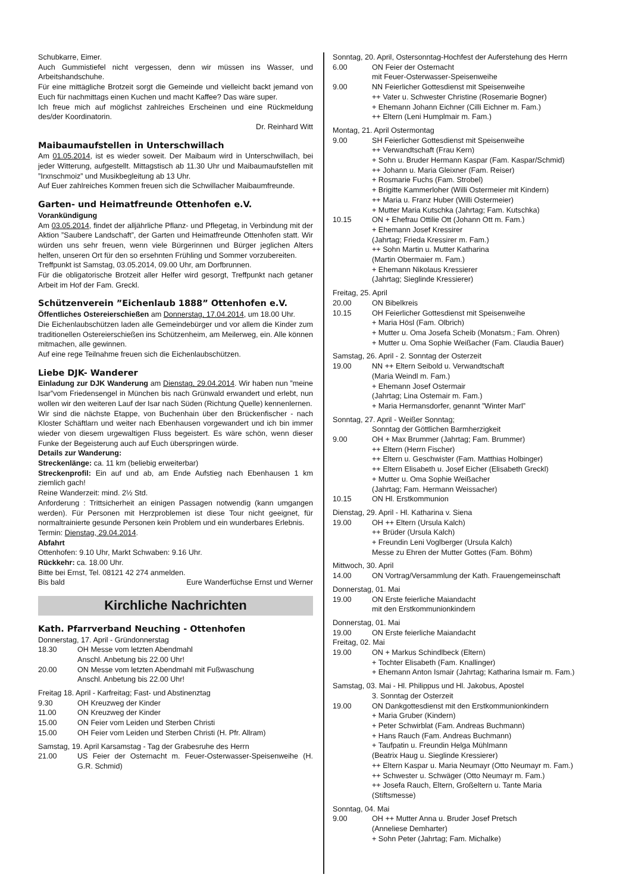Schubkarre, Eimer.
Auch Gummistiefel nicht vergessen, denn wir müssen ins Wasser, und Arbeitshandschuhe.
Für eine mittägliche Brotzeit sorgt die Gemeinde und vielleicht backt jemand von Euch für nachmittags einen Kuchen und macht Kaffee? Das wäre super.
Ich freue mich auf möglichst zahlreiches Erscheinen und eine Rückmeldung des/der Koordinatorin.
Dr. Reinhard Witt
Maibaumaufstellen in Unterschwillach
Am 01.05.2014, ist es wieder soweit. Der Maibaum wird in Unterschwillach, bei jeder Witterung, aufgestellt. Mittagstisch ab 11.30 Uhr und Maibaumaufstellen mit ”Irxnschmoiz” und Musikbegleitung ab 13 Uhr.
Auf Euer zahlreiches Kommen freuen sich die Schwillacher Maibaumfreunde.
Garten- und Heimatfreunde Ottenhofen e.V.
Vorankündigung
Am 03.05.2014, findet der alljährliche Pflanz- und Pflegetag, in Verbindung mit der Aktion ”Saubere Landschaft”, der Garten und Heimatfreunde Ottenhofen statt. Wir würden uns sehr freuen, wenn viele Bürgerinnen und Bürger jeglichen Alters helfen, unseren Ort für den so ersehnten Frühling und Sommer vorzubereiten.
Treffpunkt ist Samstag, 03.05.2014, 09.00 Uhr, am Dorfbrunnen.
Für die obligatorische Brotzeit aller Helfer wird gesorgt, Treffpunkt nach getaner Arbeit im Hof der Fam. Greckl.
Schützenverein ”Eichenlaub 1888” Ottenhofen e.V.
Öffentliches Ostereierschießen am Donnerstag, 17.04.2014, um 18.00 Uhr.
Die Eichenlaubschützen laden alle Gemeindebürger und vor allem die Kinder zum traditionellen Ostereierschießen ins Schützenheim, am Meilerweg, ein. Alle können mitmachen, alle gewinnen.
Auf eine rege Teilnahme freuen sich die Eichenlaubschützen.
Liebe DJK- Wanderer
Einladung zur DJK Wanderung am Dienstag, 29.04.2014. Wir haben nun ”meine Isar”vom Friedensengel in München bis nach Grünwald erwandert und erlebt, nun wollen wir den weiteren Lauf der Isar nach Süden (Richtung Quelle) kennenlernen.
Wir sind die nächste Etappe, von Buchenhain über den Brückenfischer - nach Kloster Schäftlarn und weiter nach Ebenhausen vorgewandert und ich bin immer wieder von diesem urgewaltigen Fluss begeistert. Es wäre schön, wenn dieser Funke der Begeisterung auch auf Euch überspringen würde.
Details zur Wanderung:
Streckenlänge: ca. 11 km (beliebig erweiterbar)
Streckenprofil: Ein auf und ab, am Ende Aufstieg nach Ebenhausen 1 km ziemlich gach!
Reine Wanderzeit: mind. 2½ Std.
Anforderung : Trittsicherheit an einigen Passagen notwendig (kann umgangen werden). Für Personen mit Herzproblemen ist diese Tour nicht geeignet, für normaltrainierte gesunde Personen kein Problem und ein wunderbares Erlebnis.
Termin: Dienstag, 29.04.2014.
Abfahrt
Ottenhofen: 9.10 Uhr, Markt Schwaben: 9.16 Uhr.
Rückkehr: ca. 18.00 Uhr.
Bitte bei Ernst, Tel. 08121 42 274 anmelden.
Bis bald Eure Wanderfüchse Ernst und Werner
Kirchliche Nachrichten
Kath. Pfarrverband Neuching - Ottenhofen
Donnerstag, 17. April - Gründonnerstag
18.30 OH Messe vom letzten Abendmahl
Anschl. Anbetung bis 22.00 Uhr!
20.00 ON Messe vom letzten Abendmahl mit Fußwaschung
Anschl. Anbetung bis 22.00 Uhr!
Freitag 18. April - Karfreitag; Fast- und Abstinenztag
9.30 OH Kreuzweg der Kinder
11.00 ON Kreuzweg der Kinder
15.00 ON Feier vom Leiden und Sterben Christi
15.00 OH Feier vom Leiden und Sterben Christi (H. Pfr. Allram)
Samstag, 19. April Karsamstag - Tag der Grabesruhe des Herrn
21.00 US Feier der Osternacht m. Feuer-Osterwasser-Speisenweihe (H. G.R. Schmid)
Sonntag, 20. April, Ostersonntag-Hochfest der Auferstehung des Herrn
6.00 ON Feier der Osternacht
mit Feuer-Osterwasser-Speisenweihe
9.00 NN Feierlicher Gottesdienst mit Speisenweihe
++ Vater u. Schwester Christine (Rosemarie Bogner)
+ Ehemann Johann Eichner (Cilli Eichner m. Fam.)
++ Eltern (Leni Humplmair m. Fam.)
Montag, 21. April Ostermontag
9.00 SH Feierlicher Gottesdienst mit Speisenweihe
++ Verwandtschaft (Frau Kern)
+ Sohn u. Bruder Hermann Kaspar (Fam. Kaspar/Schmid)
++ Johann u. Maria Gleixner (Fam. Reiser)
+ Rosmarie Fuchs (Fam. Strobel)
+ Brigitte Kammerloher (Willi Ostermeier mit Kindern)
++ Maria u. Franz Huber (Willi Ostermeier)
+ Mutter Maria Kutschka (Jahrtag; Fam. Kutschka)
10.15 ON + Ehefrau Ottilie Ott (Johann Ott m. Fam.)
+ Ehemann Josef Kressirer
(Jahrtag; Frieda Kressirer m. Fam.)
++ Sohn Martin u. Mutter Katharina
(Martin Obermaier m. Fam.)
+ Ehemann Nikolaus Kressierer
(Jahrtag; Sieglinde Kressierer)
Freitag, 25. April
20.00 ON Bibelkreis
10.15 OH Feierlicher Gottesdienst mit Speisenweihe
+ Maria Hösl (Fam. Olbrich)
+ Mutter u. Oma Josefa Scheib (Monatsm.; Fam. Ohren)
+ Mutter u. Oma Sophie Weißacher (Fam. Claudia Bauer)
Samstag, 26. April - 2. Sonntag der Osterzeit
19.00 NN ++ Eltern Seibold u. Verwandtschaft
(Maria Weindl m. Fam.)
+ Ehemann Josef Ostermair
(Jahrtag; Lina Ostemair m. Fam.)
+ Maria Hermansdorfer, genannt ”Winter Marl”
Sonntag, 27. April - Weißer Sonntag;
Sonntag der Göttlichen Barmherzigkeit
9.00 OH + Max Brummer (Jahrtag; Fam. Brummer)
++ Eltern (Herrn Fischer)
++ Eltern u. Geschwister (Fam. Matthias Holbinger)
++ Eltern Elisabeth u. Josef Eicher (Elisabeth Greckl)
+ Mutter u. Oma Sophie Weißacher
(Jahrtag; Fam. Hermann Weissacher)
10.15 ON Hl. Erstkommunion
Dienstag, 29. April - Hl. Katharina v. Siena
19.00 OH ++ Eltern (Ursula Kalch)
++ Brüder (Ursula Kalch)
+ Freundin Leni Voglberger (Ursula Kalch)
Messe zu Ehren der Mutter Gottes (Fam. Böhm)
Mittwoch, 30. April
14.00 ON Vortrag/Versammlung der Kath. Frauengemeinschaft
Donnerstag, 01. Mai
19.00 ON Erste feierliche Maiandacht
mit den Erstkommunionkindern
Donnerstag, 01. Mai
19.00 ON Erste feierliche Maiandacht
Freitag, 02. Mai
19.00 ON + Markus Schindlbeck (Eltern)
+ Tochter Elisabeth (Fam. Knallinger)
+ Ehemann Anton Ismair (Jahrtag; Katharina Ismair m. Fam.)
Samstag, 03. Mai - Hl. Philippus und Hl. Jakobus, Apostel
3. Sonntag der Osterzeit
19.00 ON Dankgottesdienst mit den Erstkommunionkindern
+ Maria Gruber (Kindern)
+ Peter Schwirblat (Fam. Andreas Buchmann)
+ Hans Rauch (Fam. Andreas Buchmann)
+ Taufpatin u. Freundin Helga Mühlmann
(Beatrix Haug u. Sieglinde Kressierer)
++ Eltern Kaspar u. Maria Neumayr (Otto Neumayr m. Fam.)
++ Schwester u. Schwäger (Otto Neumayr m. Fam.)
++ Josefa Rauch, Eltern, Großeltern u. Tante Maria
(Stiftsmesse)
Sonntag, 04. Mai
9.00 OH ++ Mutter Anna u. Bruder Josef Pretsch
(Anneliese Demharter)
+ Sohn Peter (Jahrtag; Fam. Michalke)